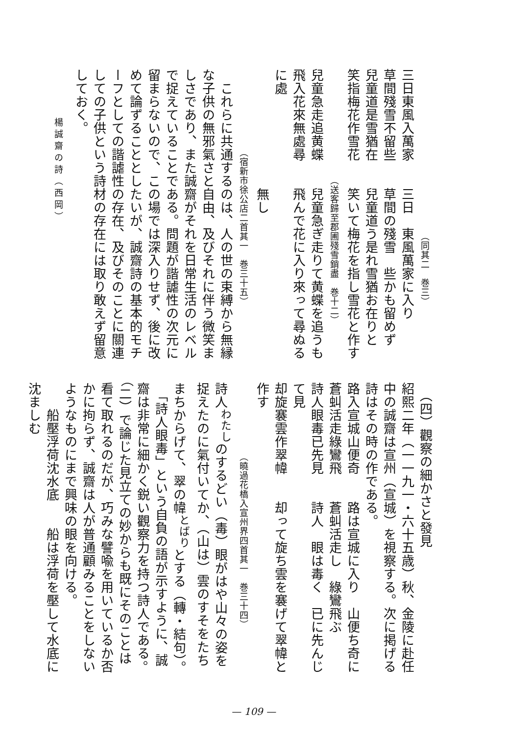（同其二　巻三）
三日東風入萬家　　三日　東風萬家に入り
草間殘雪不留些　　草間の殘雪　些かも留めず
兒童道是雪猶在　　兒童道う是れ雪猶お在りと
笑指梅花作雪花　　笑いて梅花を指し雪花と作す
　　　　　　　　　　　　（送客歸至郡圃殘雪銷盡　巻十二）
兒童急走追黄蝶　　兒童急ぎ走りて黄蝶を追うも
飛入花來無處尋　　飛んで花に入り來って尋ぬるに處
　　　　　　　　　無し
　　　　　　　　　（宿新市徐公店二首其一　巻三十五）
　これらに共通するのは、人の世の束縛から無縁な子供の無邪氣さと自由、及びそれに伴う微笑ましさであり、また誠齋がそれを日常生活のレベルで捉えていることである。問題が諧謔性の次元に留まらないので、この場では深入りせず、後に改めて論ずることとしたいが、誠齋詩の基本的モチーフとしての諧謔性の存在、及びそのことに關連しての子供という詩材の存在には取り敢えず留意しておく。
　（四）觀察の細かさと發見
紹熙二年（一一九一・六十五歳）秋、金陵に赴任中の誠齋は宣州（宣城）を視察する。次に掲げる詩はその時の作である。
路入宣城山便奇　　路は宣城に入り　山便ち奇に
蒼虯活走綠鸞飛　　蒼虯活走し　綠鸞飛ぶ
詩人眼毒已先見　　詩人　眼は毒く　已に先んじて見
却旋褰雲作翠幃　　却って旋ち雲を褰げて翠幃と作す
　　　　　　　　（曉過花橋入宣州界四首其一　巻三十四）
詩人<sup>わたし</sup>のするどい（毒）眼がはや山々の姿を捉えたのに氣付いてか、（山は）雲のすそをたちまちからげて、翠の幃<sup>とばり</sup>とする（轉・結句）。
　「詩人眼毒」という自負の語が示すように、誠齋は非常に細かく鋭い觀察力を持つ詩人である。（二）で論じた見立ての妙からも既にそのことは看て取れるのだが、巧みな譬喩を用いているか否かに拘らず、誠齋は人が普通顧みることをしないようなものにまで興味の眼を向ける。
　　船壓浮荷沈水底　　船は浮荷を壓して水底に沈ましむ
楊誠齋の詩（西岡）
— 109 —